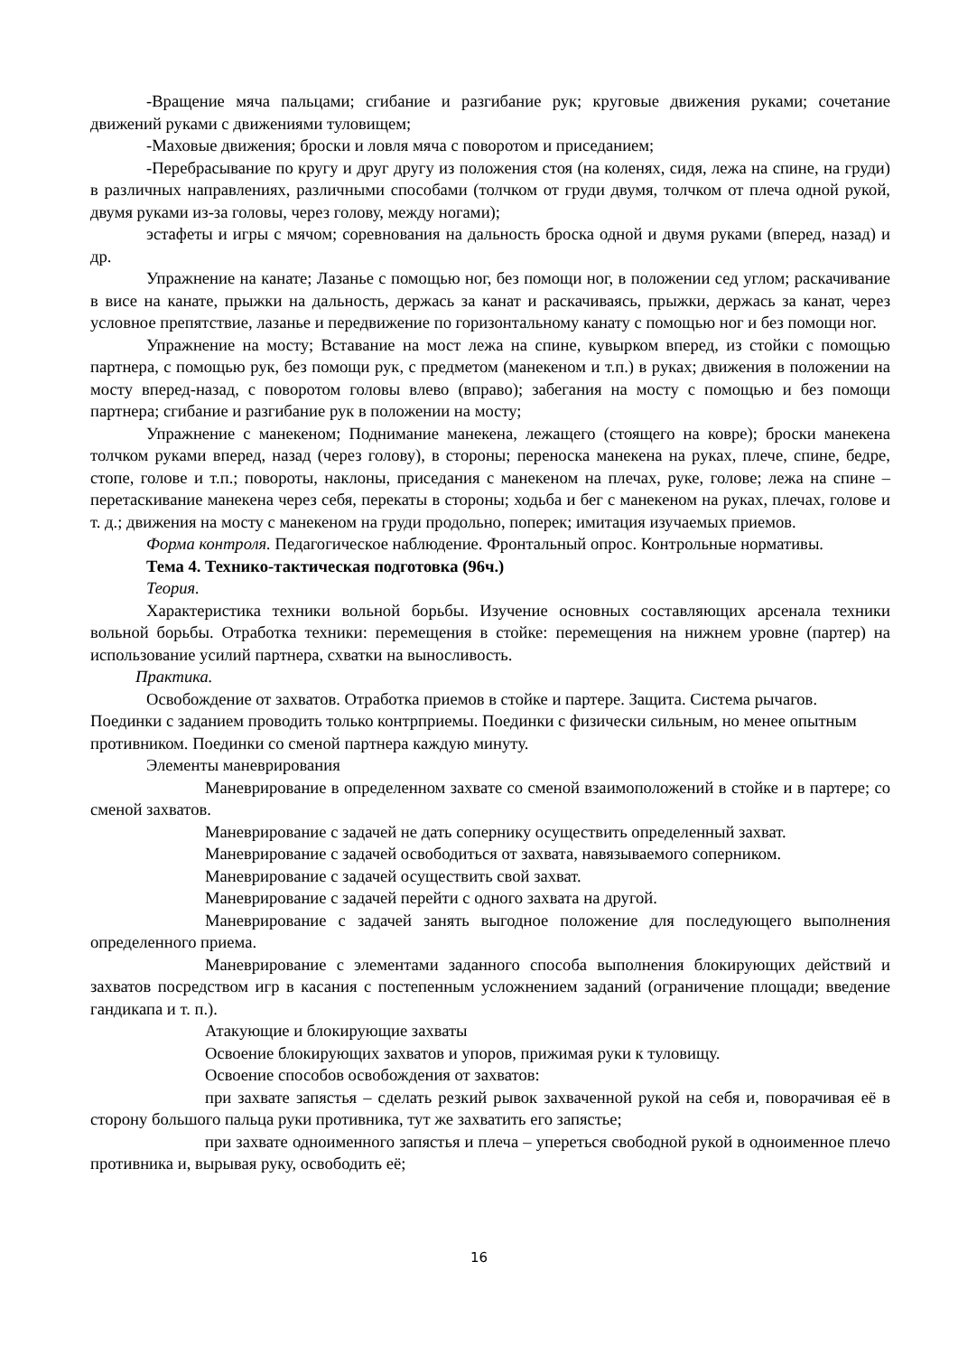-Вращение мяча пальцами; сгибание и разгибание рук; круговые движения руками; сочетание движений руками с движениями туловищем;
-Маховые движения; броски и ловля мяча с поворотом и приседанием;
-Перебрасывание по кругу и друг другу из положения стоя (на коленях, сидя, лежа на спине, на груди) в различных направлениях, различными способами (толчком от груди двумя, толчком от плеча одной рукой, двумя руками из-за головы, через голову, между ногами);
эстафеты и игры с мячом; соревнования на дальность броска одной и двумя руками (вперед, назад) и др.
Упражнение на канате; Лазанье с помощью ног, без помощи ног, в положении сед углом; раскачивание в висе на канате, прыжки на дальность, держась за канат и раскачиваясь, прыжки, держась за канат, через условное препятствие, лазанье и передвижение по горизонтальному канату с помощью ног и без помощи ног.
Упражнение на мосту; Вставание на мост лежа на спине, кувырком вперед, из стойки с помощью партнера, с помощью рук, без помощи рук, с предметом (манекеном и т.п.) в руках; движения в положении на мосту вперед-назад, с поворотом головы влево (вправо); забегания на мосту с помощью и без помощи партнера; сгибание и разгибание рук в положении на мосту;
Упражнение с манекеном; Поднимание манекена, лежащего (стоящего на ковре); броски манекена толчком руками вперед, назад (через голову), в стороны; переноска манекена на руках, плече, спине, бедре, стопе, голове и т.п.; повороты, наклоны, приседания с манекеном на плечах, руке, голове; лежа на спине – перетаскивание манекена через себя, перекаты в стороны; ходьба и бег с манекеном на руках, плечах, голове и т. д.; движения на мосту с манекеном на груди продольно, поперек; имитация изучаемых приемов.
Форма контроля. Педагогическое наблюдение. Фронтальный опрос. Контрольные нормативы.
Тема 4. Технико-тактическая подготовка (96ч.)
Теория.
Характеристика техники вольной борьбы. Изучение основных составляющих арсенала техники вольной борьбы. Отработка техники: перемещения в стойке: перемещения на нижнем уровне (партер) на использование усилий партнера, схватки на выносливость.
Практика.
Освобождение от захватов. Отработка приемов в стойке и партере. Защита. Система рычагов. Поединки с заданием проводить только контрприемы. Поединки с физически сильным, но менее опытным противником. Поединки со сменой партнера каждую минуту.
Элементы маневрирования
Маневрирование в определенном захвате со сменой взаимоположений в стойке и в партере; со сменой захватов.
Маневрирование с задачей не дать сопернику осуществить определенный захват.
Маневрирование с задачей освободиться от захвата, навязываемого соперником.
Маневрирование с задачей осуществить свой захват.
Маневрирование с задачей перейти с одного захвата на другой.
Маневрирование с задачей занять выгодное положение для последующего выполнения определенного приема.
Маневрирование с элементами заданного способа выполнения блокирующих действий и захватов посредством игр в касания с постепенным усложнением заданий (ограничение площади; введение гандикапа и т. п.).
Атакующие и блокирующие захваты
Освоение блокирующих захватов и упоров, прижимая руки к туловищу.
Освоение способов освобождения от захватов:
при захвате запястья – сделать резкий рывок захваченной рукой на себя и, поворачивая её в сторону большого пальца руки противника, тут же захватить его запястье;
при захвате одноименного запястья и плеча – упереться свободной рукой в одноименное плечо противника и, вырывая руку, освободить её;
16